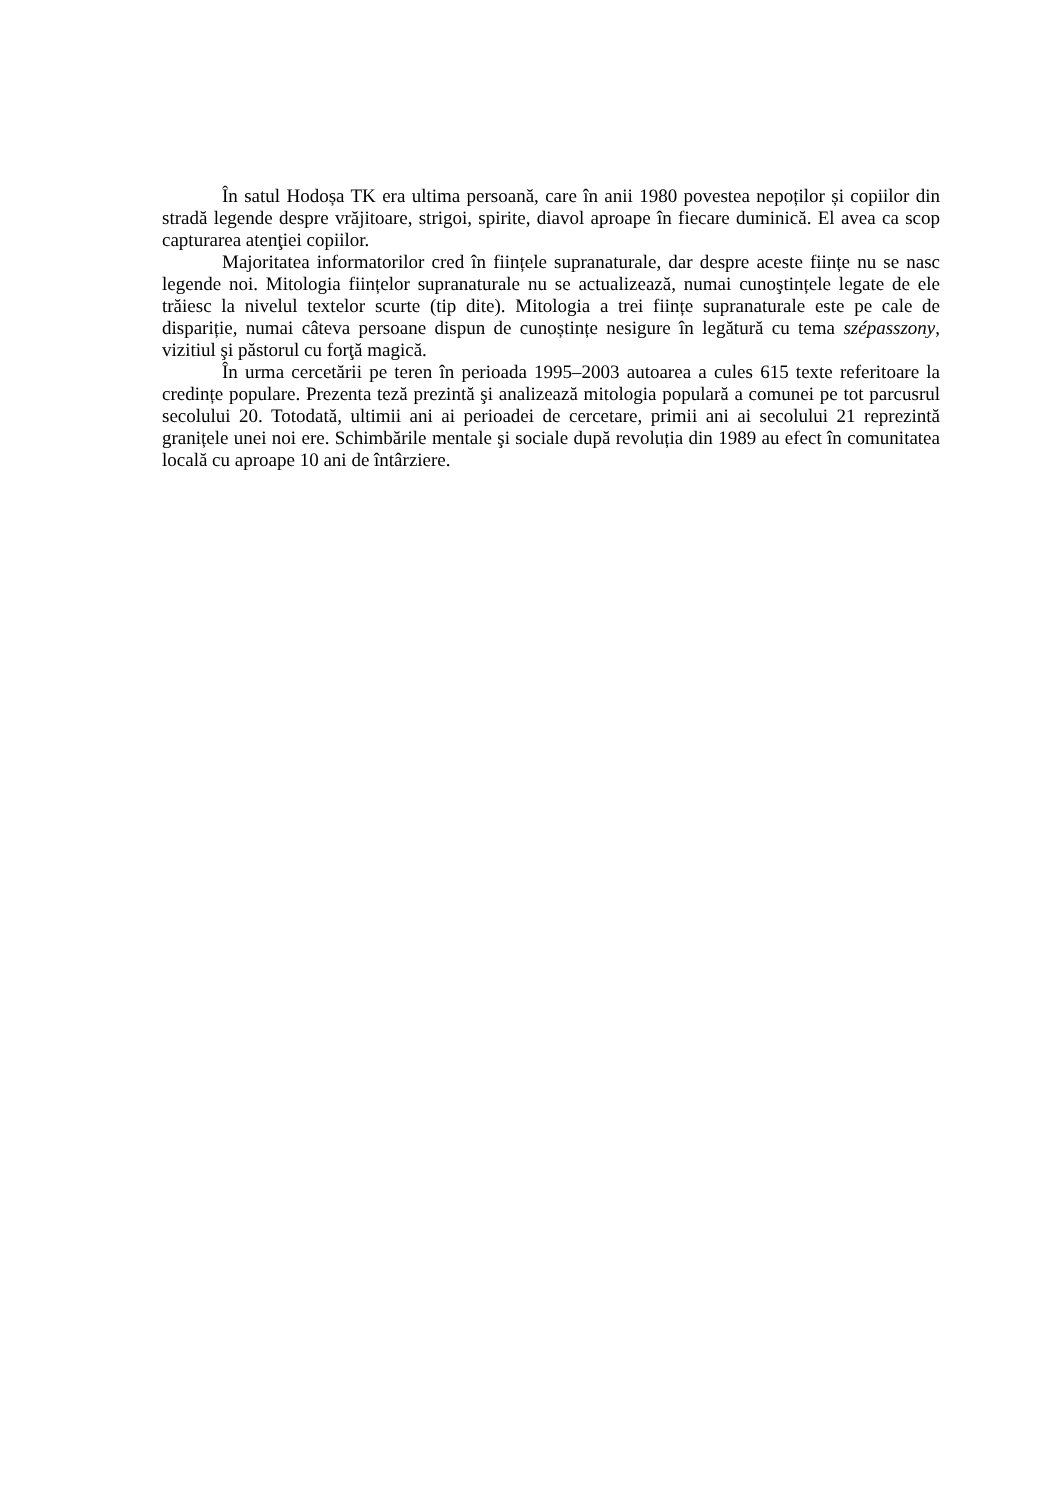În satul Hodoșa TK era ultima persoană, care în anii 1980 povestea nepoților și copiilor din stradă legende despre vrăjitoare, strigoi, spirite, diavol aproape în fiecare duminică. El avea ca scop capturarea atenţiei copiilor.
Majoritatea informatorilor cred în ființele supranaturale, dar despre aceste ființe nu se nasc legende noi. Mitologia ființelor supranaturale nu se actualizează, numai cunoştințele legate de ele trăiesc la nivelul textelor scurte (tip dite). Mitologia a trei ființe supranaturale este pe cale de dispariție, numai câteva persoane dispun de cunoștințe nesigure în legătură cu tema szépasszony, vizitiul şi păstorul cu forţă magică.
În urma cercetării pe teren în perioada 1995–2003 autoarea a cules 615 texte referitoare la credințe populare. Prezenta teză prezintă şi analizează mitologia populară a comunei pe tot parcusrul secolului 20. Totodată, ultimii ani ai perioadei de cercetare, primii ani ai secolului 21 reprezintă granițele unei noi ere. Schimbările mentale şi sociale după revoluția din 1989 au efect în comunitatea locală cu aproape 10 ani de întârziere.